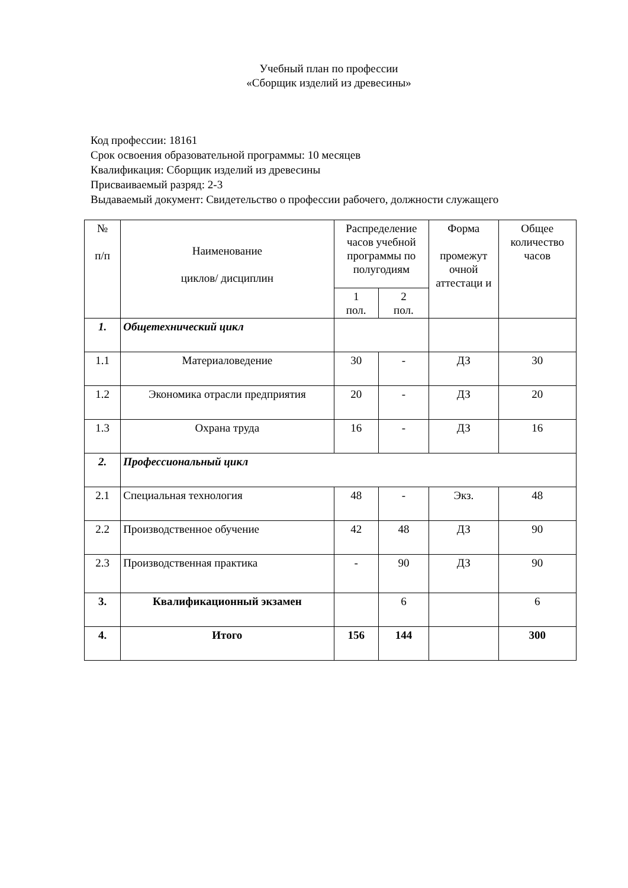Учебный план по профессии
«Сборщик изделий из древесины»
Код профессии: 18161
Срок освоения образовательной программы: 10 месяцев
Квалификация: Сборщик изделий из древесины
Присваиваемый разряд: 2-3
Выдаваемый документ: Свидетельство о профессии рабочего, должности служащего
| № п/п | Наименование циклов/ дисциплин | Распределение часов учебной программы по полугодиям | | Форма промежут очной аттестаци и | Общее количество часов |
| --- | --- | --- | --- | --- | --- |
| | | 1 пол. | 2 пол. | | |
| 1. | Общетехнический цикл | | | | |
| 1.1 | Материаловедение | 30 | - | ДЗ | 30 |
| 1.2 | Экономика отрасли предприятия | 20 | - | ДЗ | 20 |
| 1.3 | Охрана труда | 16 | - | ДЗ | 16 |
| 2. | Профессиональный цикл | | | | |
| 2.1 | Специальная технология | 48 | - | Экз. | 48 |
| 2.2 | Производственное обучение | 42 | 48 | ДЗ | 90 |
| 2.3 | Производственная практика | - | 90 | ДЗ | 90 |
| 3. | Квалификационный экзамен | | 6 | | 6 |
| 4. | Итого | 156 | 144 | | 300 |